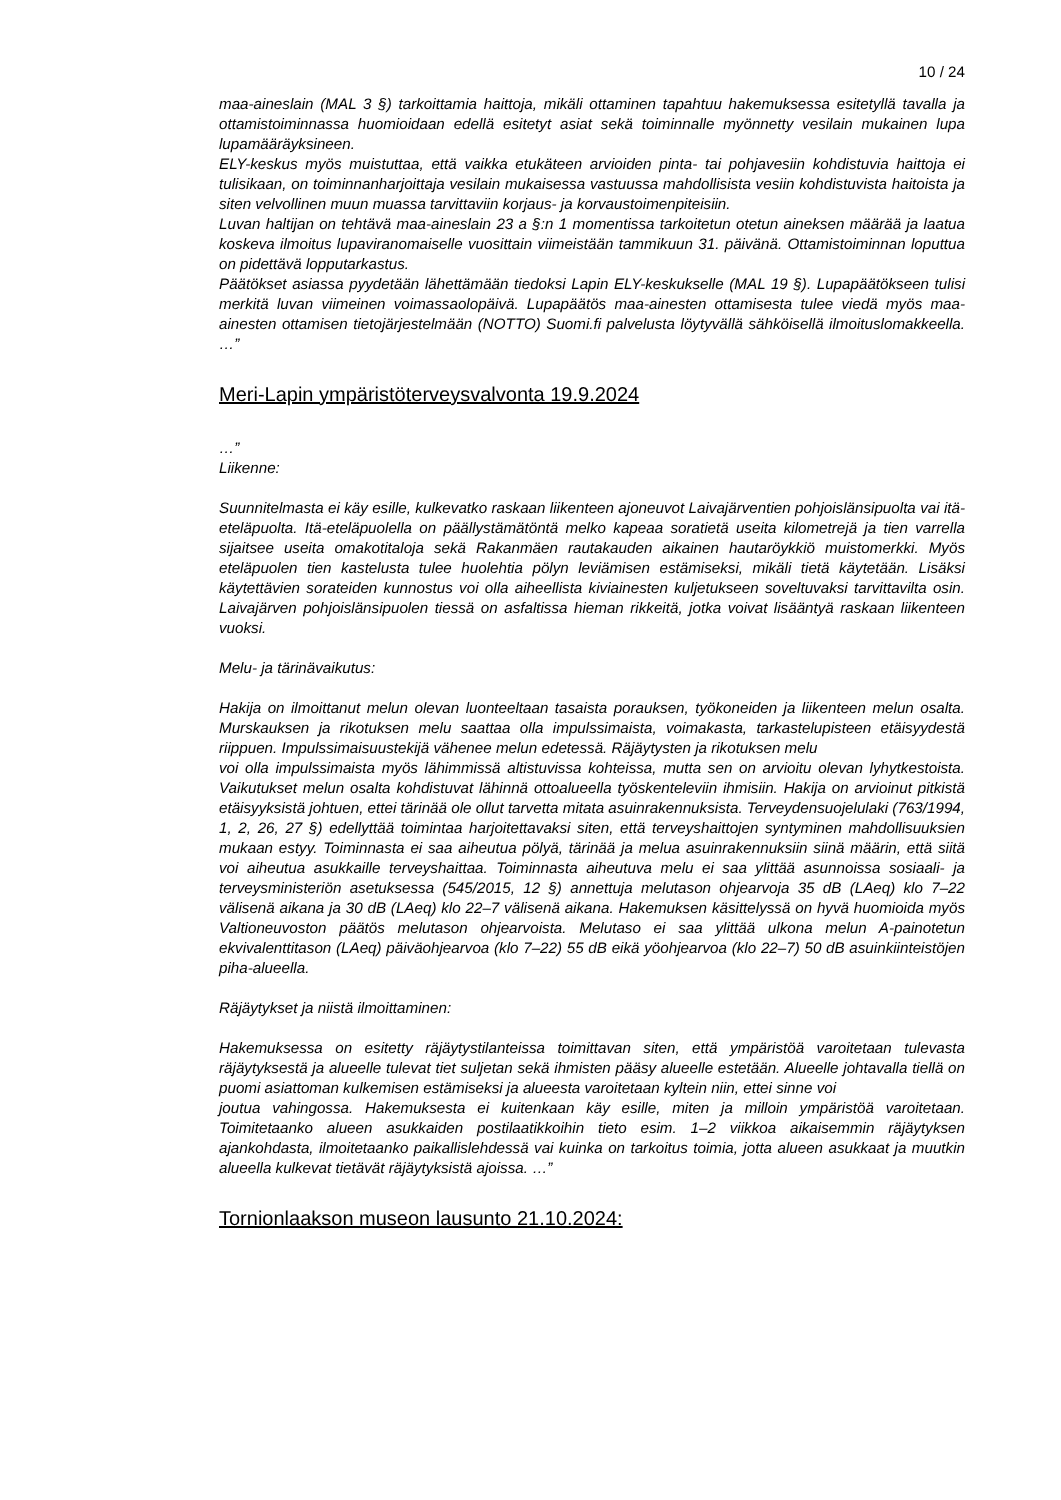10 / 24
maa-aineslain (MAL 3 §) tarkoittamia haittoja, mikäli ottaminen tapahtuu hakemuksessa esitetyllä tavalla ja ottamistoiminnassa huomioidaan edellä esitetyt asiat sekä toiminnalle myönnetty vesilain mukainen lupa lupamääräyksineen.
ELY-keskus myös muistuttaa, että vaikka etukäteen arvioiden pinta- tai pohjavesiin kohdistuvia haittoja ei tulisikaan, on toiminnanharjoittaja vesilain mukaisessa vastuussa mahdollisista vesiin kohdistuvista haitoista ja siten velvollinen muun muassa tarvittaviin korjaus- ja korvaustoimenpiteisiin.
Luvan haltijan on tehtävä maa-aineslain 23 a §:n 1 momentissa tarkoitetun otetun aineksen määrää ja laatua koskeva ilmoitus lupaviranomaiselle vuosittain viimeistään tammikuun 31. päivänä. Ottamistoiminnan loputtua on pidettävä lopputarkastus.
Päätökset asiassa pyydetään lähettämään tiedoksi Lapin ELY-keskukselle (MAL 19 §). Lupapäätökseen tulisi merkitä luvan viimeinen voimassaolopäivä. Lupapäätös maa-ainesten ottamisesta tulee viedä myös maa-ainesten ottamisen tietojärjestelmään (NOTTO) Suomi.fi palvelusta löytyvällä sähköisellä ilmoituslomakkeella. …”
Meri-Lapin ympäristöterveysvalvonta 19.9.2024
…”
Liikenne:
Suunnitelmasta ei käy esille, kulkevatko raskaan liikenteen ajoneuvot Laivajärventien pohjoislänsipuolta vai itä-eteläpuolta. Itä-eteläpuolella on päällystämätöntä melko kapeaa soratietä useita kilometrejä ja tien varrella sijaitsee useita omakotitaloja sekä Rakanmäen rautakauden aikainen hautaröykkiö muistomerkki. Myös eteläpuolen tien kastelusta tulee huolehtia pölyn leviämisen estämiseksi, mikäli tietä käytetään. Lisäksi käytettävien sorateiden kunnostus voi olla aiheellista kiviainesten kuljetukseen soveltuvaksi tarvittavilta osin. Laivajärven pohjoislänsipuolen tiessä on asfaltissa hieman rikkeitä, jotka voivat lisääntyä raskaan liikenteen vuoksi.
Melu- ja tärinävaikutus:
Hakija on ilmoittanut melun olevan luonteeltaan tasaista porauksen, työkoneiden ja liikenteen melun osalta. Murskauksen ja rikotuksen melu saattaa olla impulssimaista, voimakasta, tarkastelupisteen etäisyydestä riippuen. Impulssimaisuustekijä vähenee melun edetessä. Räjäytysten ja rikotuksen melu
voi olla impulssimaista myös lähimmissä altistuvissa kohteissa, mutta sen on arvioitu olevan lyhytkestoista. Vaikutukset melun osalta kohdistuvat lähinnä ottoalueella työskenteleviin ihmisiin. Hakija on arvioinut pitkistä etäisyyksistä johtuen, ettei tärinää ole ollut tarvetta mitata asuinrakennuksista. Terveydensuojelulaki (763/1994, 1, 2, 26, 27 §) edellyttää toimintaa harjoitettavaksi siten, että terveyshaittojen syntyminen mahdollisuuksien mukaan estyy. Toiminnasta ei saa aiheutua pölyä, tärinää ja melua asuinrakennuksiin siinä määrin, että siitä voi aiheutua asukkaille terveyshaittaa. Toiminnasta aiheutuva melu ei saa ylittää asunnoissa sosiaali- ja terveysministeriön asetuksessa (545/2015, 12 §) annettuja melutason ohjearvoja 35 dB (LAeq) klo 7–22 välisenä aikana ja 30 dB (LAeq) klo 22–7 välisenä aikana. Hakemuksen käsittelyssä on hyvä huomioida myös Valtioneuvoston päätös melutason ohjearvoista. Melutaso ei saa ylittää ulkona melun A-painotetun ekvivalenttitason (LAeq) päiväohjearvoa (klo 7–22) 55 dB eikä yöohjearvoa (klo 22–7) 50 dB asuinkiinteistöjen piha-alueella.
Räjäytykset ja niistä ilmoittaminen:
Hakemuksessa on esitetty räjäytystilanteissa toimittavan siten, että ympäristöä varoitetaan tulevasta räjäytyksestä ja alueelle tulevat tiet suljetan sekä ihmisten pääsy alueelle estetään. Alueelle johtavalla tiellä on puomi asiattoman kulkemisen estämiseksi ja alueesta varoitetaan kyltein niin, ettei sinne voi
joutua vahingossa. Hakemuksesta ei kuitenkaan käy esille, miten ja milloin ympäristöä varoitetaan. Toimitetaanko alueen asukkaiden postilaatikkoihin tieto esim. 1–2 viikkoa aikaisemmin räjäytyksen ajankohdasta, ilmoitetaanko paikallislehdessä vai kuinka on tarkoitus toimia, jotta alueen asukkaat ja muutkin alueella kulkevat tietävät räjäytyksistä ajoissa. …”
Tornionlaakson museon lausunto 21.10.2024: